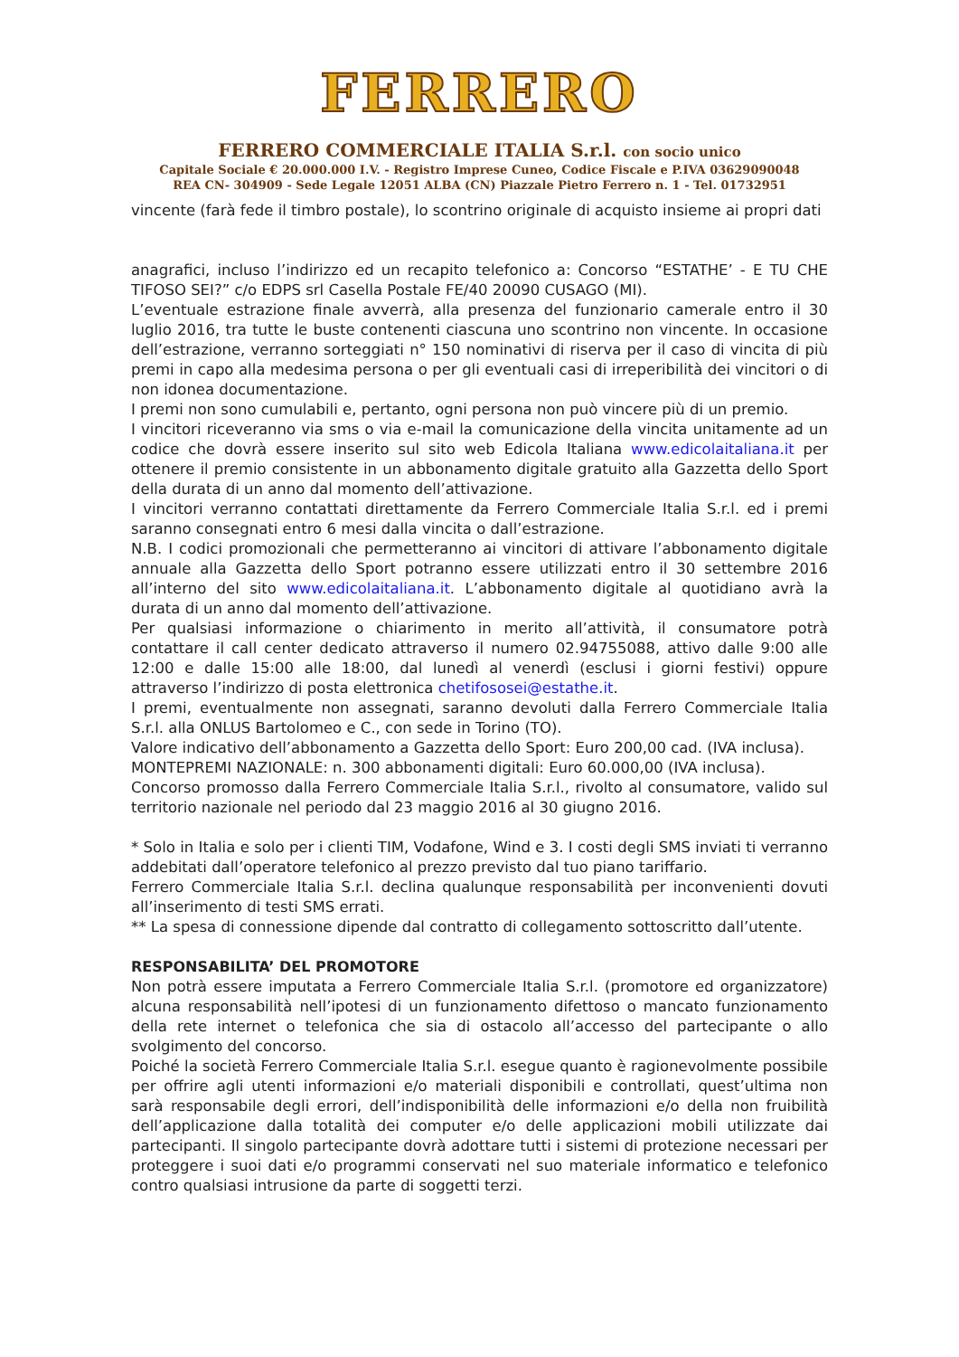FERRERO
FERRERO COMMERCIALE ITALIA S.r.l. con socio unico
Capitale Sociale € 20.000.000 I.V. - Registro Imprese Cuneo, Codice Fiscale e P.IVA 03629090048
REA CN- 304909 - Sede Legale 12051 ALBA (CN) Piazzale Pietro Ferrero n. 1 - Tel. 01732951
vincente (farà fede il timbro postale), lo scontrino originale di acquisto insieme ai propri dati
anagrafici, incluso l’indirizzo ed un recapito telefonico a: Concorso “ESTATHE’ - E TU CHE TIFOSO SEI?” c/o EDPS srl Casella Postale FE/40 20090 CUSAGO (MI).
L’eventuale estrazione finale avverrà, alla presenza del funzionario camerale entro il 30 luglio 2016, tra tutte le buste contenenti ciascuna uno scontrino non vincente. In occasione dell’estrazione, verranno sorteggiati n° 150 nominativi di riserva per il caso di vincita di più premi in capo alla medesima persona o per gli eventuali casi di irreperibilità dei vincitori o di non idonea documentazione.
I premi non sono cumulabili e, pertanto, ogni persona non può vincere più di un premio.
I vincitori riceveranno via sms o via e-mail la comunicazione della vincita unitamente ad un codice che dovrà essere inserito sul sito web Edicola Italiana www.edicolaitaliana.it per ottenere il premio consistente in un abbonamento digitale gratuito alla Gazzetta dello Sport della durata di un anno dal momento dell’attivazione.
I vincitori verranno contattati direttamente da Ferrero Commerciale Italia S.r.l. ed i premi saranno consegnati entro 6 mesi dalla vincita o dall’estrazione.
N.B. I codici promozionali che permetteranno ai vincitori di attivare l’abbonamento digitale annuale alla Gazzetta dello Sport potranno essere utilizzati entro il 30 settembre 2016 all’interno del sito www.edicolaitaliana.it. L’abbonamento digitale al quotidiano avrà la durata di un anno dal momento dell’attivazione.
Per qualsiasi informazione o chiarimento in merito all’attività, il consumatore potrà contattare il call center dedicato attraverso il numero 02.94755088, attivo dalle 9:00 alle 12:00 e dalle 15:00 alle 18:00, dal lunedì al venerdì (esclusi i giorni festivi) oppure attraverso l’indirizzo di posta elettronica chetifososei@estathe.it.
I premi, eventualmente non assegnati, saranno devoluti dalla Ferrero Commerciale Italia S.r.l. alla ONLUS Bartolomeo e C., con sede in Torino (TO).
Valore indicativo dell’abbonamento a Gazzetta dello Sport: Euro 200,00 cad. (IVA inclusa).
MONTEPREMI NAZIONALE: n. 300 abbonamenti digitali: Euro 60.000,00 (IVA inclusa).
Concorso promosso dalla Ferrero Commerciale Italia S.r.l., rivolto al consumatore, valido sul territorio nazionale nel periodo dal 23 maggio 2016 al 30 giugno 2016.
* Solo in Italia e solo per i clienti TIM, Vodafone, Wind e 3. I costi degli SMS inviati ti verranno addebitati dall’operatore telefonico al prezzo previsto dal tuo piano tariffario.
Ferrero Commerciale Italia S.r.l. declina qualunque responsabilità per inconvenienti dovuti all’inserimento di testi SMS errati.
** La spesa di connessione dipende dal contratto di collegamento sottoscritto dall’utente.
RESPONSABILITA’ DEL PROMOTORE
Non potrà essere imputata a Ferrero Commerciale Italia S.r.l. (promotore ed organizzatore) alcuna responsabilità nell’ipotesi di un funzionamento difettoso o mancato funzionamento della rete internet o telefonica che sia di ostacolo all’accesso del partecipante o allo svolgimento del concorso.
Poiché la società Ferrero Commerciale Italia S.r.l. esegue quanto è ragionevolmente possibile per offrire agli utenti informazioni e/o materiali disponibili e controllati, quest’ultima non sarà responsabile degli errori, dell’indisponibilità delle informazioni e/o della non fruibilità dell’applicazione dalla totalità dei computer e/o delle applicazioni mobili utilizzate dai partecipanti. Il singolo partecipante dovrà adottare tutti i sistemi di protezione necessari per proteggere i suoi dati e/o programmi conservati nel suo materiale informatico e telefonico contro qualsiasi intrusione da parte di soggetti terzi.